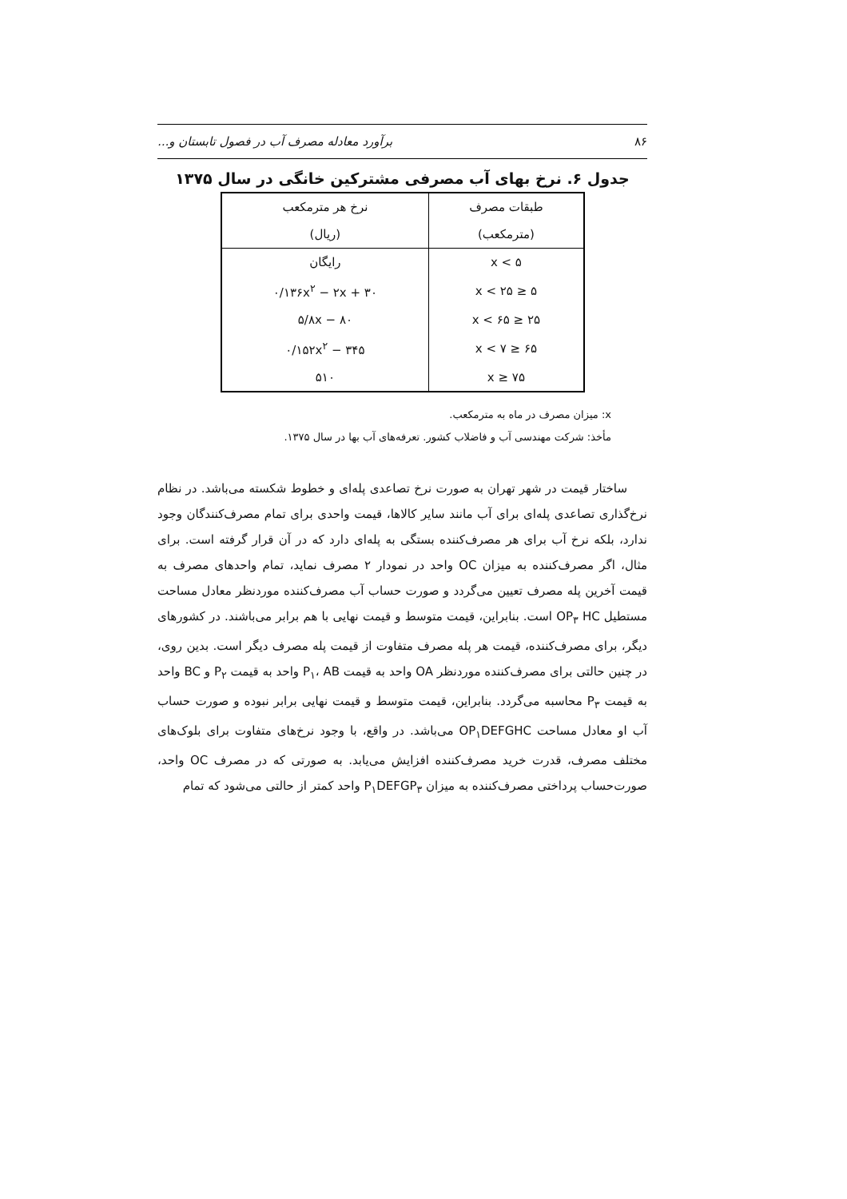۸۶ برآورد معادله مصرف آب در فصول تابستان و...
جدول ۶. نرخ بهای آب مصرفی مشترکین خانگی در سال ۱۳۷۵
| طبقات مصرف | نرخ هر مترمکعب |
| --- | --- |
| (مترمکعب) | (ریال) |
| x < ۵ | رایگان |
| ۵ ≤ x < ۲۵ | ۰/۱۳۶x<sup>۲</sup> − ۲x + ۳۰ |
| ۲۵ ≤ x < ۶۵ | ۵/۸x − ۸۰ |
| ۶۵ ≤ x < ۷ | ۰/۱۵۲x<sup>۲</sup> − ۳۴۵ |
| ۷۵ ≤ x | ۵۱۰ |
x: میزان مصرف در ماه به مترمکعب.
مأخذ: شرکت مهندسی آب و فاضلاب کشور. تعرفه‌های آب بها در سال ۱۳۷۵.
ساختار قیمت در شهر تهران به صورت نرخ تصاعدی پله‌ای و خطوط شکسته می‌باشد. در نظام نرخ‌گذاری تصاعدی پله‌ای برای آب مانند سایر کالاها، قیمت واحدی برای تمام مصرف‌کنندگان وجود ندارد، بلکه نرخ آب برای هر مصرف‌کننده بستگی به پله‌ای دارد که در آن قرار گرفته است. برای مثال، اگر مصرف‌کننده به میزان OC واحد در نمودار ۲ مصرف نماید، تمام واحدهای مصرف به قیمت آخرین پله مصرف تعیین می‌گردد و صورت حساب آب مصرف‌کننده موردنظر معادل مساحت مستطیل OP<sub>۳</sub> HC است. بنابراین، قیمت متوسط و قیمت نهایی با هم برابر می‌باشند. در کشورهای دیگر، برای مصرف‌کننده، قیمت هر پله مصرف متفاوت از قیمت پله مصرف دیگر است. بدین روی، در چنین حالتی برای مصرف‌کننده موردنظر OA واحد به قیمت P<sub>۱</sub>، AB واحد به قیمت P<sub>۲</sub> و BC واحد به قیمت P<sub>۳</sub> محاسبه می‌گردد. بنابراین، قیمت متوسط و قیمت نهایی برابر نبوده و صورت حساب آب او معادل مساحت OP<sub>۱</sub>DEFGHC می‌باشد. در واقع، با وجود نرخ‌های متفاوت برای بلوک‌های مختلف مصرف، قدرت خرید مصرف‌کننده افزایش می‌یابد. به صورتی که در مصرف OC واحد، صورت‌حساب پرداختی مصرف‌کننده به میزان P<sub>۱</sub>DEFGP<sub>۳</sub> واحد کمتر از حالتی می‌شود که تمام